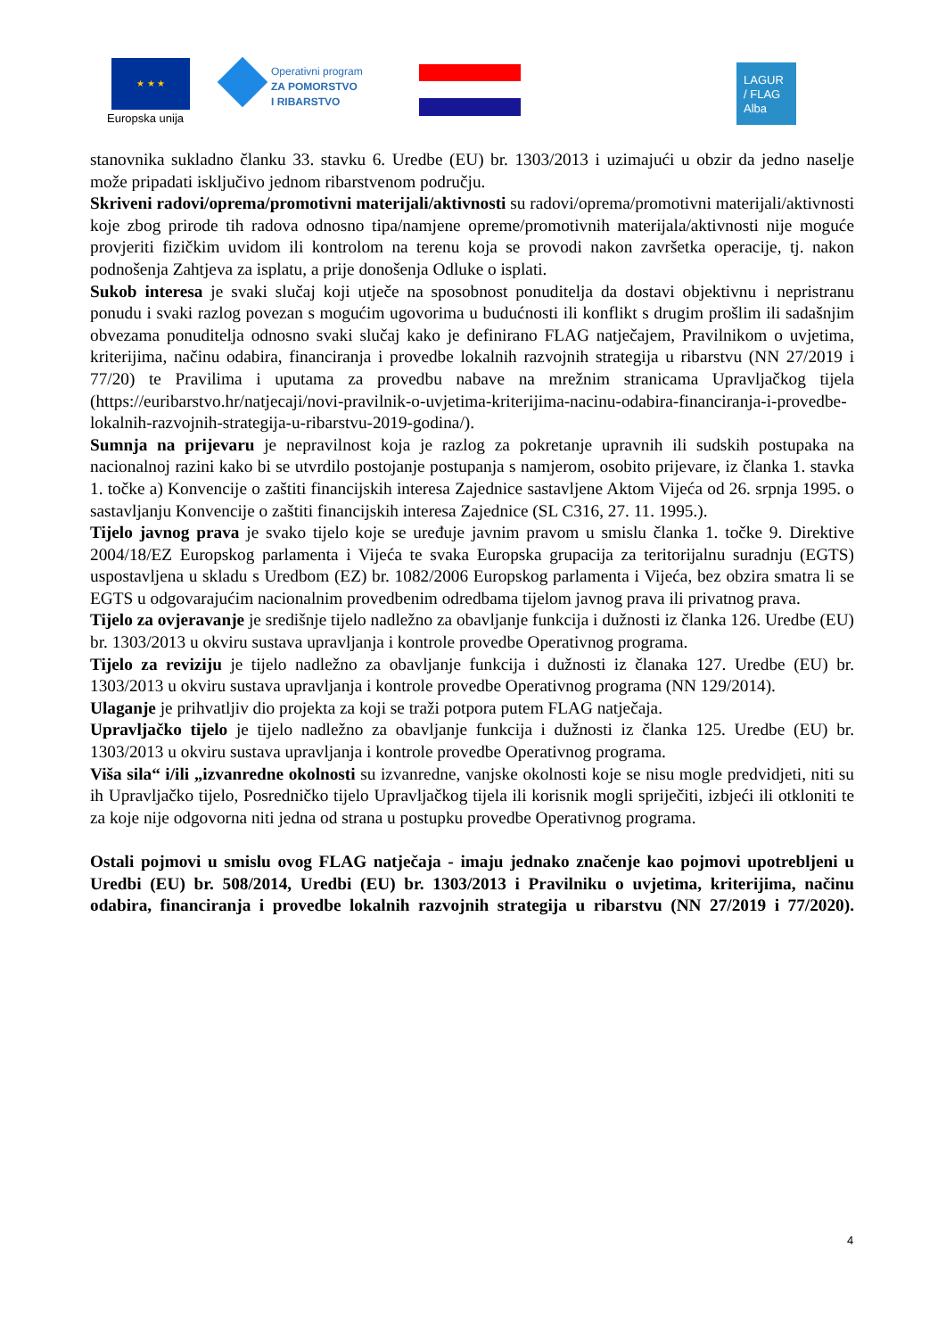★ ★ ★
Europska unija
Operativni program
ZA POMORSTVO
I RIBARSTVO
LAGUR
/ FLAG
Alba
stanovnika sukladno članku 33. stavku 6. Uredbe (EU) br. 1303/2013 i uzimajući u obzir da jedno naselje može pripadati isključivo jednom ribarstvenom području.
Skriveni radovi/oprema/promotivni materijali/aktivnosti su radovi/oprema/promotivni materijali/aktivnosti koje zbog prirode tih radova odnosno tipa/namjene opreme/promotivnih materijala/aktivnosti nije moguće provjeriti fizičkim uvidom ili kontrolom na terenu koja se provodi nakon završetka operacije, tj. nakon podnošenja Zahtjeva za isplatu, a prije donošenja Odluke o isplati.
Sukob interesa je svaki slučaj koji utječe na sposobnost ponuditelja da dostavi objektivnu i nepristranu ponudu i svaki razlog povezan s mogućim ugovorima u budućnosti ili konflikt s drugim prošlim ili sadašnjim obvezama ponuditelja odnosno svaki slučaj kako je definirano FLAG natječajem, Pravilnikom o uvjetima, kriterijima, načinu odabira, financiranja i provedbe lokalnih razvojnih strategija u ribarstvu (NN 27/2019 i 77/20) te Pravilima i uputama za provedbu nabave na mrežnim stranicama Upravljačkog tijela (https://euribarstvo.hr/natjecaji/novi-pravilnik-o-uvjetima-kriterijima-nacinu-odabira-financiranja-i-provedbe-lokalnih-razvojnih-strategija-u-ribarstvu-2019-godina/).
Sumnja na prijevaru je nepravilnost koja je razlog za pokretanje upravnih ili sudskih postupaka na nacionalnoj razini kako bi se utvrdilo postojanje postupanja s namjerom, osobito prijevare, iz članka 1. stavka 1. točke a) Konvencije o zaštiti financijskih interesa Zajednice sastavljene Aktom Vijeća od 26. srpnja 1995. o sastavljanju Konvencije o zaštiti financijskih interesa Zajednice (SL C316, 27. 11. 1995.).
Tijelo javnog prava je svako tijelo koje se uređuje javnim pravom u smislu članka 1. točke 9. Direktive 2004/18/EZ Europskog parlamenta i Vijeća te svaka Europska grupacija za teritorijalnu suradnju (EGTS) uspostavljena u skladu s Uredbom (EZ) br. 1082/2006 Europskog parlamenta i Vijeća, bez obzira smatra li se EGTS u odgovarajućim nacionalnim provedbenim odredbama tijelom javnog prava ili privatnog prava.
Tijelo za ovjeravanje je središnje tijelo nadležno za obavljanje funkcija i dužnosti iz članka 126. Uredbe (EU) br. 1303/2013 u okviru sustava upravljanja i kontrole provedbe Operativnog programa.
Tijelo za reviziju je tijelo nadležno za obavljanje funkcija i dužnosti iz članaka 127. Uredbe (EU) br. 1303/2013 u okviru sustava upravljanja i kontrole provedbe Operativnog programa (NN 129/2014).
Ulaganje je prihvatljiv dio projekta za koji se traži potpora putem FLAG natječaja.
Upravljačko tijelo je tijelo nadležno za obavljanje funkcija i dužnosti iz članka 125. Uredbe (EU) br. 1303/2013 u okviru sustava upravljanja i kontrole provedbe Operativnog programa.
Viša sila“ i/ili „izvanredne okolnosti su izvanredne, vanjske okolnosti koje se nisu mogle predvidjeti, niti su ih Upravljačko tijelo, Posredničko tijelo Upravljačkog tijela ili korisnik mogli spriječiti, izbjeći ili otkloniti te za koje nije odgovorna niti jedna od strana u postupku provedbe Operativnog programa.
Ostali pojmovi u smislu ovog FLAG natječaja - imaju jednako značenje kao pojmovi upotrebljeni u Uredbi (EU) br. 508/2014, Uredbi (EU) br. 1303/2013 i Pravilniku o uvjetima, kriterijima, načinu odabira, financiranja i provedbe lokalnih razvojnih strategija u ribarstvu (NN 27/2019 i 77/2020).
4